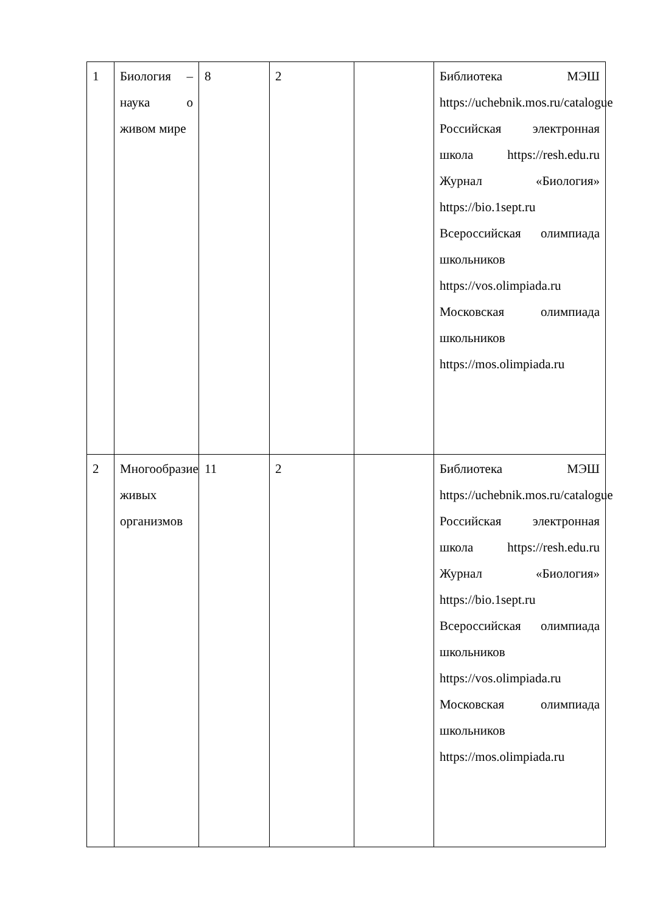| 1 | Биология – наука о живом мире | 8 | 2 | | Библиотека МЭШ https://uchebnik.mos.ru/catalogue Российская электронная школа https://resh.edu.ru Журнал «Биология» https://bio.1sept.ru Всероссийская олимпиада школьников https://vos.olimpiada.ru Московская олимпиада школьников https://mos.olimpiada.ru |
| 2 | Многообразие живых организмов | 11 | 2 | | Библиотека МЭШ https://uchebnik.mos.ru/catalogue Российская электронная школа https://resh.edu.ru Журнал «Биология» https://bio.1sept.ru Всероссийская олимпиада школьников https://vos.olimpiada.ru Московская олимпиада школьников https://mos.olimpiada.ru |